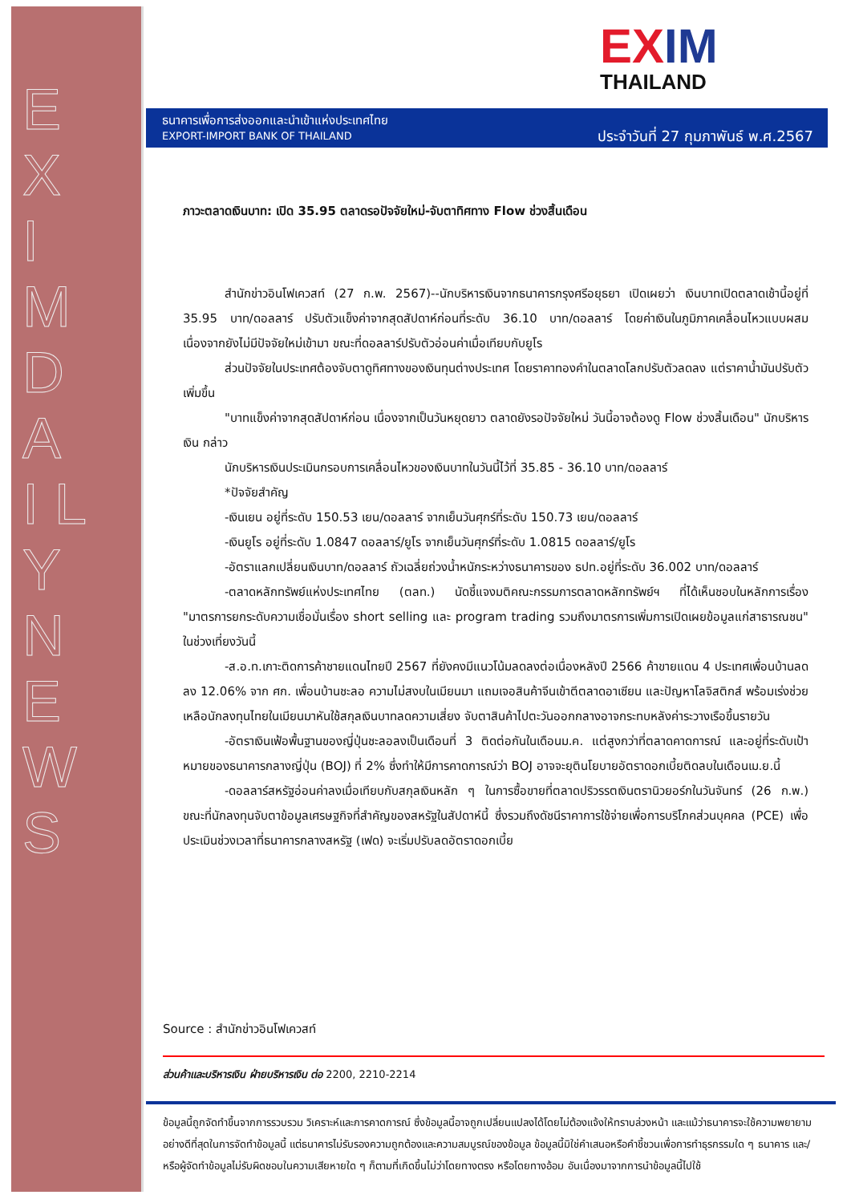E X I M D A I L Y N E W S
EXIM
THAILAND
ธนาคารเพื่อการส่งออกและนำเข้าแห่งประเทศไทย
EXPORT-IMPORT BANK OF THAILAND
ประจำวันที่ 27 กุมภาพันธ์ พ.ศ.2567
ภาวะตลาดเงินบาท: เปิด 35.95 ตลาดรอปัจจัยใหม่-จับตาทิศทาง Flow ช่วงสิ้นเดือน
สำนักข่าวอินโฟเควสท์ (27 ก.พ. 2567)--นักบริหารเงินจากธนาคารกรุงศรีอยุธยา เปิดเผยว่า เงินบาทเปิดตลาดเช้านี้อยู่ที่ 35.95 บาท/ดอลลาร์ ปรับตัวแข็งค่าจากสุดสัปดาห์ก่อนที่ระดับ 36.10 บาท/ดอลลาร์ โดยค่าเงินในภูมิภาคเคลื่อนไหวแบบผสม เนื่องจากยังไม่มีปัจจัยใหม่เข้ามา ขณะที่ดอลลาร์ปรับตัวอ่อนค่าเมื่อเทียบกับยูโร
ส่วนปัจจัยในประเทศต้องจับตาดูทิศทางของเงินทุนต่างประเทศ โดยราคาทองคำในตลาดโลกปรับตัวลดลง แต่ราคาน้ำมันปรับตัวเพิ่มขึ้น
"บาทแข็งค่าจากสุดสัปดาห์ก่อน เนื่องจากเป็นวันหยุดยาว ตลาดยังรอปัจจัยใหม่ วันนี้อาจต้องดู Flow ช่วงสิ้นเดือน" นักบริหารเงิน กล่าว
นักบริหารเงินประเมินกรอบการเคลื่อนไหวของเงินบาทในวันนี้ไว้ที่ 35.85 - 36.10 บาท/ดอลลาร์
*ปัจจัยสำคัญ
-เงินเยน อยู่ที่ระดับ 150.53 เยน/ดอลลาร์ จากเย็นวันศุกร์ที่ระดับ 150.73 เยน/ดอลลาร์
-เงินยูโร อยู่ที่ระดับ 1.0847 ดอลลาร์/ยูโร จากเย็นวันศุกร์ที่ระดับ 1.0815 ดอลลาร์/ยูโร
-อัตราแลกเปลี่ยนเงินบาท/ดอลลาร์ ถัวเฉลี่ยถ่วงน้ำหนักระหว่างธนาคารของ ธปท.อยู่ที่ระดับ 36.002 บาท/ดอลลาร์
-ตลาดหลักทรัพย์แห่งประเทศไทย (ตลท.) นัดชี้แจงมติคณะกรรมการตลาดหลักทรัพย์ฯ ที่ได้เห็นชอบในหลักการเรื่อง "มาตรการยกระดับความเชื่อมั่นเรื่อง short selling และ program trading รวมถึงมาตรการเพิ่มการเปิดเผยข้อมูลแก่สาธารณชน" ในช่วงเที่ยงวันนี้
-ส.อ.ท.เกาะติดการค้าชายแดนไทยปี 2567 ที่ยังคงมีแนวโน้มลดลงต่อเนื่องหลังปี 2566 ค้าขายแดน 4 ประเทศเพื่อนบ้านลดลง 12.06% จาก ศก. เพื่อนบ้านชะลอ ความไม่สงบในเมียนมา แถมเจอสินค้าจีนเข้าตีตลาดอาเซียน และปัญหาโลจิสติกส์ พร้อมเร่งช่วยเหลือนักลงทุนไทยในเมียนมาหันใช้สกุลเงินบาทลดความเสี่ยง จับตาสินค้าไปตะวันออกกลางอาจกระทบหลังค่าระวางเรือขึ้นรายวัน
-อัตราเงินเฟ้อพื้นฐานของญี่ปุ่นชะลอลงเป็นเดือนที่ 3 ติดต่อกันในเดือนม.ค. แต่สูงกว่าที่ตลาดคาดการณ์ และอยู่ที่ระดับเป้าหมายของธนาคารกลางญี่ปุ่น (BOJ) ที่ 2% ซึ่งทำให้มีการคาดการณ์ว่า BOJ อาจจะยุตินโยบายอัตราดอกเบี้ยติดลบในเดือนเม.ย.นี้
-ดอลลาร์สหรัฐอ่อนค่าลงเมื่อเทียบกับสกุลเงินหลัก ๆ ในการซื้อขายที่ตลาดปริวรรตเงินตรานิวยอร์กในวันจันทร์ (26 ก.พ.) ขณะที่นักลงทุนจับตาข้อมูลเศรษฐกิจที่สำคัญของสหรัฐในสัปดาห์นี้ ซึ่งรวมถึงดัชนีราคาการใช้จ่ายเพื่อการบริโภคส่วนบุคคล (PCE) เพื่อประเมินช่วงเวลาที่ธนาคารกลางสหรัฐ (เฟด) จะเริ่มปรับลดอัตราดอกเบี้ย
Source : สำนักข่าวอินโฟเควสท์
ส่วนค้าและบริหารเงิน ฝ่ายบริหารเงิน ต่อ 2200, 2210-2214
ข้อมูลนี้ถูกจัดทำขึ้นจากการรวบรวม วิเคราะห์และการคาดการณ์ ซึ่งข้อมูลนี้อาจถูกเปลี่ยนแปลงได้โดยไม่ต้องแจ้งให้ทราบล่วงหน้า และแม้ว่าธนาคารจะใช้ความพยายามอย่างดีที่สุดในการจัดทำข้อมูลนี้ แต่ธนาคารไม่รับรองความถูกต้องและความสมบูรณ์ของข้อมูล ข้อมูลนี้มิใช่คำเสนอหรือคำชี้ชวนเพื่อการทำธุรกรรมใด ๆ ธนาคาร และ/หรือผู้จัดทำข้อมูลไม่รับผิดชอบในความเสียหายใด ๆ ก็ตามที่เกิดขึ้นไม่ว่าโดยทางตรง หรือโดยทางอ้อม อันเนื่องมาจากการนำข้อมูลนี้ไปใช้